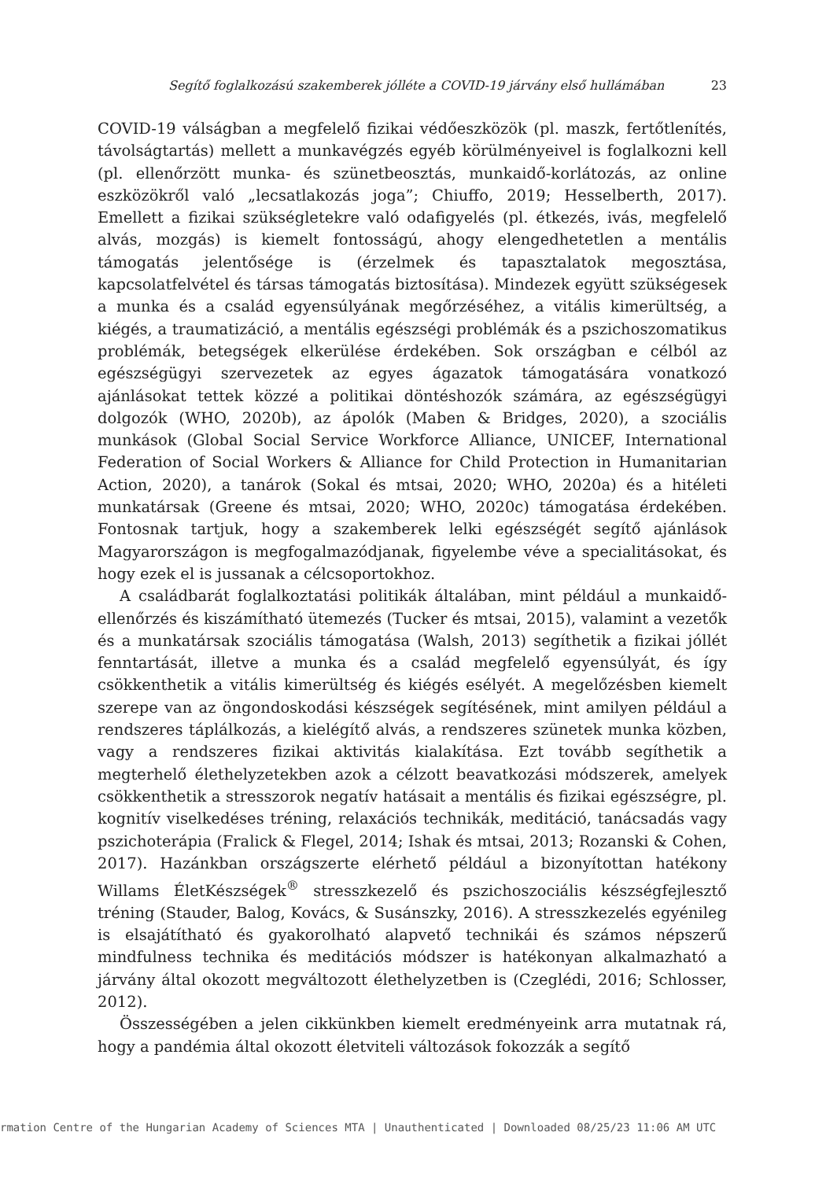Segítő foglalkozású szakemberek jólléte a COVID-19 járvány első hullámában 23
COVID-19 válságban a megfelelő fizikai védőeszközök (pl. maszk, fertőtlenítés, távolságtartás) mellett a munkavégzés egyéb körülményeivel is foglalkozni kell (pl. ellenőrzött munka- és szünetbeosztás, munkaidő-korlátozás, az online eszközökről való „lecsatlakozás joga”; Chiuffo, 2019; Hesselberth, 2017). Emellett a fizikai szükségletekre való odafigyelés (pl. étkezés, ivás, megfelelő alvás, mozgás) is kiemelt fontosságú, ahogy elengedhetetlen a mentális támogatás jelentősége is (érzelmek és tapasztalatok megosztása, kapcsolatfelvétel és társas támogatás biztosítása). Mindezek együtt szükségesek a munka és a család egyensúlyának megőrzéséhez, a vitális kimerültség, a kiégés, a traumatizáció, a mentális egészségi problémák és a pszichoszomatikus problémák, betegségek elkerülése érdekében. Sok országban e célból az egészségügyi szervezetek az egyes ágazatok támogatására vonatkozó ajánlásokat tettek közzé a politikai döntéshozók számára, az egészségügyi dolgozók (WHO, 2020b), az ápolók (Maben & Bridges, 2020), a szociális munkások (Global Social Service Workforce Alliance, UNICEF, International Federation of Social Workers & Alliance for Child Protection in Humanitarian Action, 2020), a tanárok (Sokal és mtsai, 2020; WHO, 2020a) és a hitéleti munkatársak (Greene és mtsai, 2020; WHO, 2020c) támogatása érdekében. Fontosnak tartjuk, hogy a szakemberek lelki egészségét segítő ajánlások Magyarországon is megfogalmazódjanak, figyelembe véve a specialitásokat, és hogy ezek el is jussanak a célcsoportokhoz.
A családbarát foglalkoztatási politikák általában, mint például a munkaidő-ellenőrzés és kiszámítható ütemezés (Tucker és mtsai, 2015), valamint a vezetők és a munkatársak szociális támogatása (Walsh, 2013) segíthetik a fizikai jóllét fenntartását, illetve a munka és a család megfelelő egyensúlyát, és így csökkenthetik a vitális kimerültség és kiégés esélyét. A megelőzésben kiemelt szerepe van az öngondoskodási készségek segítésének, mint amilyen például a rendszeres táplálkozás, a kielégítő alvás, a rendszeres szünetek munka közben, vagy a rendszeres fizikai aktivitás kialakítása. Ezt tovább segíthetik a megterhelő élethelyzetekben azok a célzott beavatkozási módszerek, amelyek csökkenthetik a stresszorok negatív hatásait a mentális és fizikai egészségre, pl. kognitív viselkedéses tréning, relaxációs technikák, meditáció, tanácsadás vagy pszichoterápia (Fralick & Flegel, 2014; Ishak és mtsai, 2013; Rozanski & Cohen, 2017). Hazánkban országszerte elérhető például a bizonyítottan hatékony Willams ÉletKészségek<sup>®</sup> stresszkezelő és pszichoszociális készségfejlesztő tréning (Stauder, Balog, Kovács, & Susánszky, 2016). A stresszkezelés egyénileg is elsajátítható és gyakorolható alapvető technikái és számos népszerű mindfulness technika és meditációs módszer is hatékonyan alkalmazható a járvány által okozott megváltozott élethelyzetben is (Czeglédi, 2016; Schlosser, 2012).
Összességében a jelen cikkünkben kiemelt eredményeink arra mutatnak rá, hogy a pandémia által okozott életviteli változások fokozzák a segítő
rmation Centre of the Hungarian Academy of Sciences MTA | Unauthenticated | Downloaded 08/25/23 11:06 AM UTC